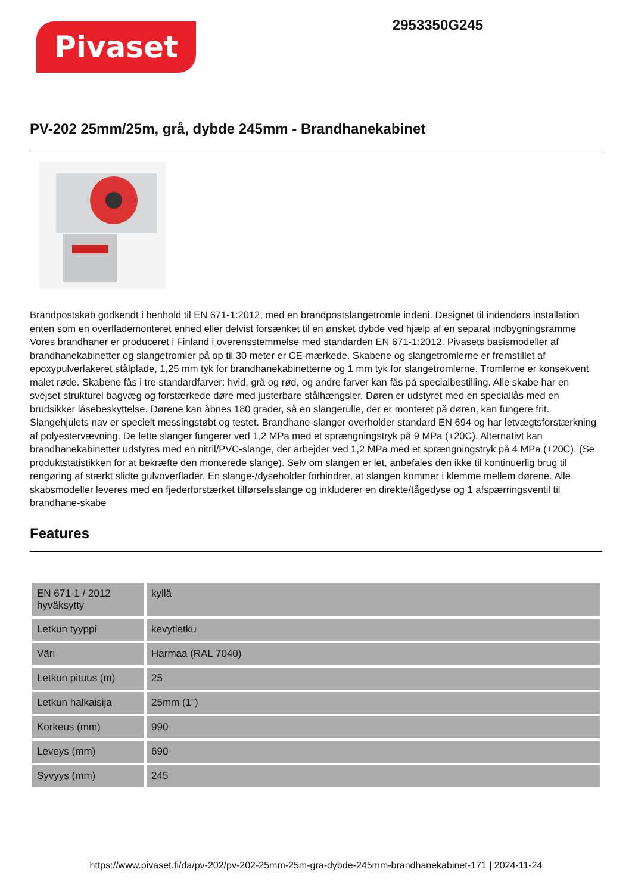Pivaset
2953350G245
PV-202 25mm/25m, grå, dybde 245mm - Brandhanekabinet
Brandpostskab godkendt i henhold til EN 671-1:2012, med en brandpostslangetromle indeni. Designet til indendørs installation enten som en overflademonteret enhed eller delvist forsænket til en ønsket dybde ved hjælp af en separat indbygningsramme Vores brandhaner er produceret i Finland i overensstemmelse med standarden EN 671-1:2012. Pivasets basismodeller af brandhanekabinetter og slangetromler på op til 30 meter er CE-mærkede. Skabene og slangetromlerne er fremstillet af epoxypulverlakeret stålplade, 1,25 mm tyk for brandhanekabinetterne og 1 mm tyk for slangetromlerne. Tromlerne er konsekvent malet røde. Skabene fås i tre standardfarver: hvid, grå og rød, og andre farver kan fås på specialbestilling. Alle skabe har en svejset strukturel bagvæg og forstærkede døre med justerbare stålhængsler. Døren er udstyret med en speciallås med en brudsikker låsebeskyttelse. Dørene kan åbnes 180 grader, så en slangerulle, der er monteret på døren, kan fungere frit. Slangehjulets nav er specielt messingstøbt og testet. Brandhane-slanger overholder standard EN 694 og har letvægtsforstærkning af polyestervævning. De lette slanger fungerer ved 1,2 MPa med et sprængningstryk på 9 MPa (+20C). Alternativt kan brandhanekabinetter udstyres med en nitril/PVC-slange, der arbejder ved 1,2 MPa med et sprængningstryk på 4 MPa (+20C). (Se produktstatistikken for at bekræfte den monterede slange). Selv om slangen er let, anbefales den ikke til kontinuerlig brug til rengøring af stærkt slidte gulvoverflader. En slange-/dyseholder forhindrer, at slangen kommer i klemme mellem dørene. Alle skabsmodeller leveres med en fjederforstærket tilførselsslange og inkluderer en direkte/tågedyse og 1 afspærringsventil til brandhane-skabe
Features
| EN 671-1 / 2012 hyväksytty | kyllä |
| Letkun tyyppi | kevytletku |
| Väri | Harmaa (RAL 7040) |
| Letkun pituus (m) | 25 |
| Letkun halkaisija | 25mm (1") |
| Korkeus (mm) | 990 |
| Leveys (mm) | 690 |
| Syvyys (mm) | 245 |
https://www.pivaset.fi/da/pv-202/pv-202-25mm-25m-gra-dybde-245mm-brandhanekabinet-171 | 2024-11-24